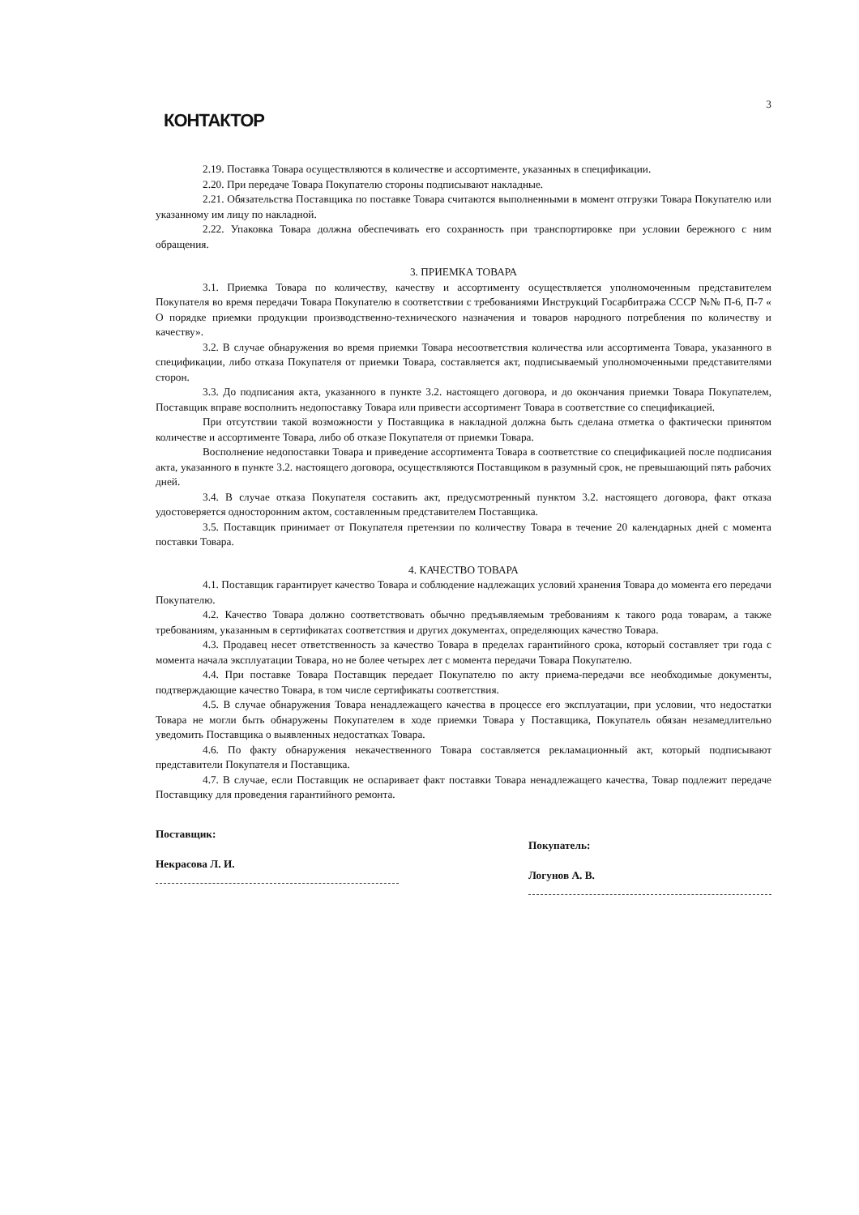КОНТАКТОР
3
2.19. Поставка Товара осуществляются в количестве и ассортименте, указанных в спецификации.
2.20. При передаче Товара Покупателю стороны подписывают накладные.
2.21. Обязательства Поставщика по поставке Товара считаются выполненными в момент отгрузки Товара Покупателю или указанному им лицу по накладной.
2.22. Упаковка Товара должна обеспечивать его сохранность при транспортировке при условии бережного с ним обращения.
3. ПРИЕМКА ТОВАРА
3.1. Приемка Товара по количеству, качеству и ассортименту осуществляется уполномоченным представителем Покупателя во время передачи Товара Покупателю в соответствии с требованиями Инструкций Госарбитража СССР №№ П-6, П-7 « О порядке приемки продукции производственно-технического назначения и товаров народного потребления по количеству и качеству».
3.2. В случае обнаружения во время приемки Товара несоответствия количества или ассортимента Товара, указанного в спецификации, либо отказа Покупателя от приемки Товара, составляется акт, подписываемый уполномоченными представителями сторон.
3.3. До подписания акта, указанного в пункте 3.2. настоящего договора, и до окончания приемки Товара Покупателем, Поставщик вправе восполнить недопоставку Товара или привести ассортимент Товара в соответствие со спецификацией.
При отсутствии такой возможности у Поставщика в накладной должна быть сделана отметка о фактически принятом количестве и ассортименте Товара, либо об отказе Покупателя от приемки Товара.
Восполнение недопоставки Товара и приведение ассортимента Товара в соответствие со спецификацией после подписания акта, указанного в пункте 3.2. настоящего договора, осуществляются Поставщиком в разумный срок, не превышающий пять рабочих дней.
3.4. В случае отказа Покупателя составить акт, предусмотренный пунктом 3.2. настоящего договора, факт отказа удостоверяется односторонним актом, составленным представителем Поставщика.
3.5. Поставщик принимает от Покупателя претензии по количеству Товара в течение 20 календарных дней с момента поставки Товара.
4. КАЧЕСТВО ТОВАРА
4.1. Поставщик гарантирует качество Товара и соблюдение надлежащих условий хранения Товара до момента его передачи Покупателю.
4.2. Качество Товара должно соответствовать обычно предъявляемым требованиям к такого рода товарам, а также требованиям, указанным в сертификатах соответствия и других документах, определяющих качество Товара.
4.3. Продавец несет ответственность за качество Товара в пределах гарантийного срока, который составляет три года с момента начала эксплуатации Товара, но не более четырех лет с момента передачи Товара Покупателю.
4.4. При поставке Товара Поставщик передает Покупателю по акту приема-передачи все необходимые документы, подтверждающие качество Товара, в том числе сертификаты соответствия.
4.5. В случае обнаружения Товара ненадлежащего качества в процессе его эксплуатации, при условии, что недостатки Товара не могли быть обнаружены Покупателем в ходе приемки Товара у Поставщика, Покупатель обязан незамедлительно уведомить Поставщика о выявленных недостатках Товара.
4.6. По факту обнаружения некачественного Товара составляется рекламационный акт, который подписывают представители Покупателя и Поставщика.
4.7. В случае, если Поставщик не оспаривает факт поставки Товара ненадлежащего качества, Товар подлежит передаче Поставщику для проведения гарантийного ремонта.
Поставщик:
Некрасова Л. И.
Покупатель:
Логунов А. В.